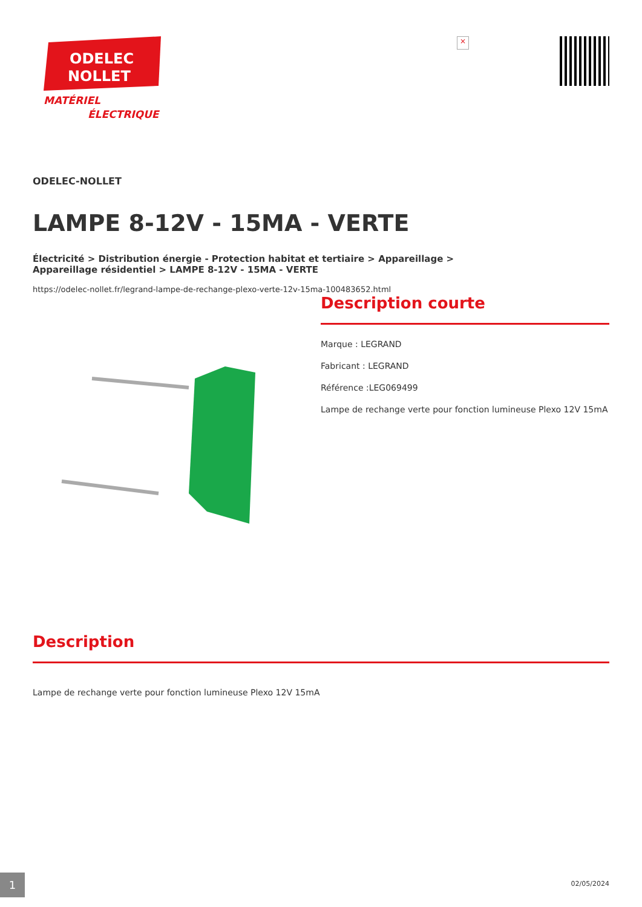ODELEC
NOLLET
MATÉRIEL
ÉLECTRIQUE
×
ODELEC-NOLLET
LAMPE 8-12V - 15MA - VERTE
Électricité > Distribution énergie - Protection habitat et tertiaire > Appareillage >
Appareillage résidentiel > LAMPE 8-12V - 15MA - VERTE
https://odelec-nollet.fr/legrand-lampe-de-rechange-plexo-verte-12v-15ma-100483652.html
Description courte
Marque : LEGRAND
Fabricant : LEGRAND
Référence :LEG069499
Lampe de rechange verte pour fonction lumineuse Plexo 12V 15mA
Description
Lampe de rechange verte pour fonction lumineuse Plexo 12V 15mA
1 02/05/2024